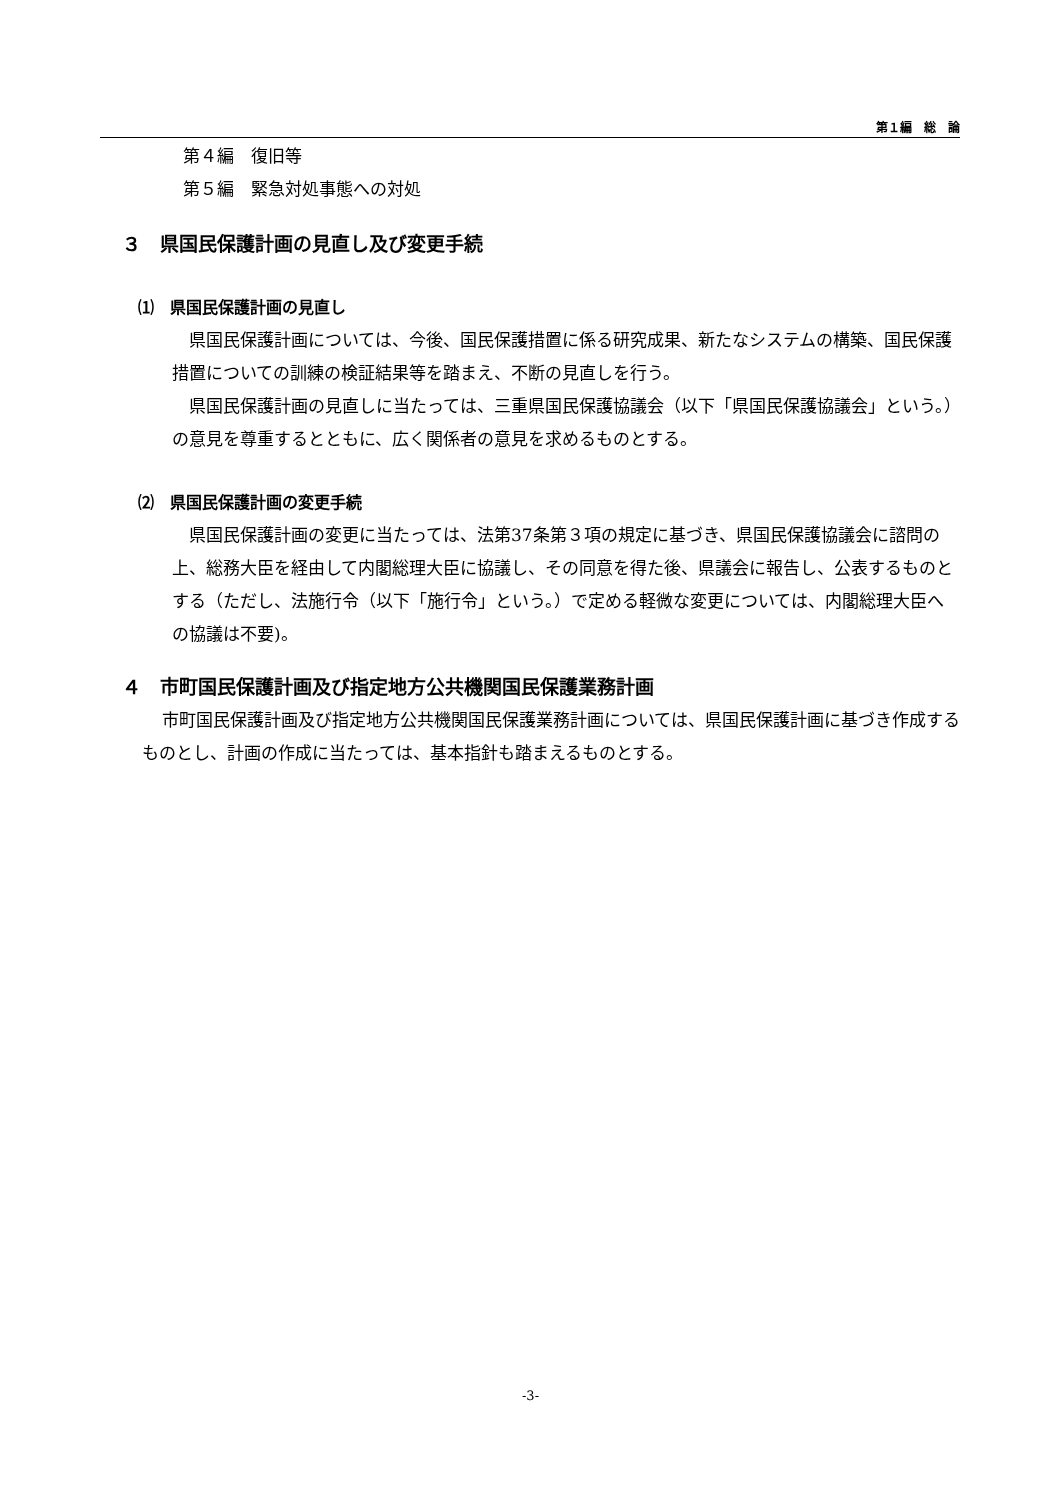第１編　総　論
第４編　復旧等
第５編　緊急対処事態への対処
３　県国民保護計画の見直し及び変更手続
⑴　県国民保護計画の見直し
県国民保護計画については、今後、国民保護措置に係る研究成果、新たなシステムの構築、国民保護措置についての訓練の検証結果等を踏まえ、不断の見直しを行う。
県国民保護計画の見直しに当たっては、三重県国民保護協議会（以下「県国民保護協議会」という。）の意見を尊重するとともに、広く関係者の意見を求めるものとする。
⑵　県国民保護計画の変更手続
県国民保護計画の変更に当たっては、法第37条第３項の規定に基づき、県国民保護協議会に諮問の上、総務大臣を経由して内閣総理大臣に協議し、その同意を得た後、県議会に報告し、公表するものとする（ただし、法施行令（以下「施行令」という。）で定める軽微な変更については、内閣総理大臣への協議は不要)。
４　市町国民保護計画及び指定地方公共機関国民保護業務計画
市町国民保護計画及び指定地方公共機関国民保護業務計画については、県国民保護計画に基づき作成するものとし、計画の作成に当たっては、基本指針も踏まえるものとする。
-3-